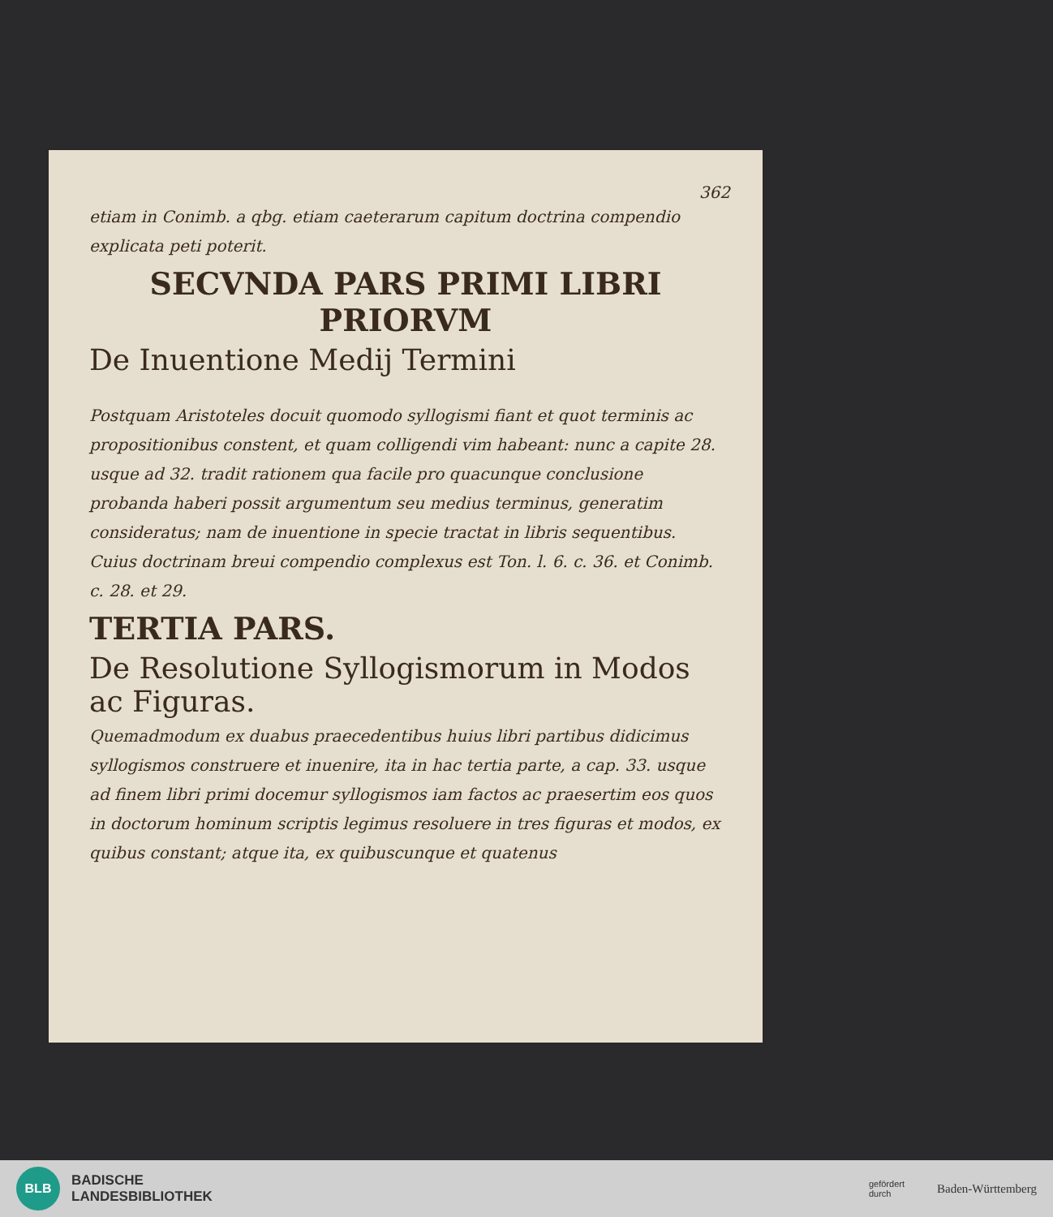362
etiam in Conimb. a qbg. etiam caeterarum capitum doctrina compendio explicata peti poterit.
SECVNDA PARS PRIMI LIBRI PRIORVM
De Inuentione Medij Termini
Postquam Aristoteles docuit quomodo syllogismi fiant et quot terminis ac propositionibus constent, et quam colligendi vim habeant: nunc a capite 28. usque ad 32. tradit rationem qua facile pro quacunque conclusione probanda haberi possit argumentum seu medius terminus, generatim consideratus; nam de inuentione in specie tractat in libris sequentibus. Cuius doctrinam breui compendio complexus est Ton. l. 6. c. 36. et Conimb. c. 28. et 29.
TERTIA PARS.
De Resolutione Syllogismorum in Modos ac Figuras.
Quemadmodum ex duabus praecedentibus huius libri partibus didicimus syllogismos construere et inuenire, ita in hac tertia parte, a cap. 33. usque ad finem libri primi docemur syllogismos iam factos ac praesertim eos quos in doctorum hominum scriptis legimus resoluere in tres figuras et modos, ex quibus constant; atque ita, ex quibuscunque et quatenus
BLB
BADISCHE
LANDESBIBLIOTHEK
gefördert
durch
Baden-Württemberg